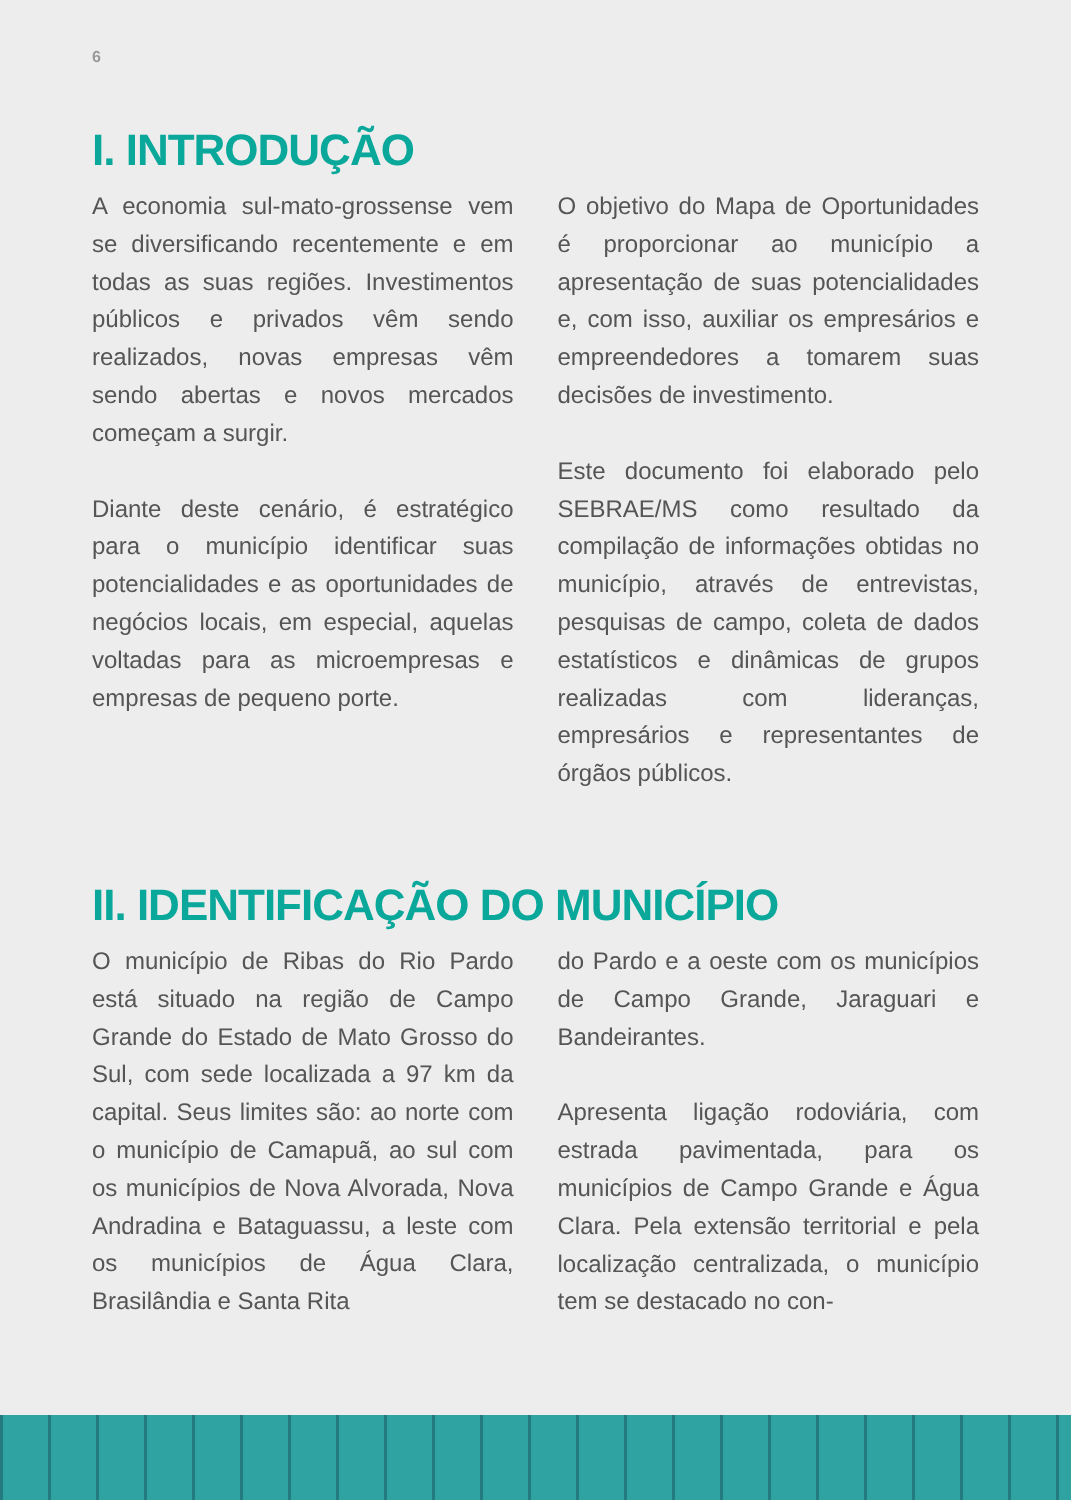6
I. INTRODUÇÃO
A economia sul-mato-grossense vem se diversificando recentemente e em todas as suas regiões. Investimentos públicos e privados vêm sendo realizados, novas empresas vêm sendo abertas e novos mercados começam a surgir.
Diante deste cenário, é estratégico para o município identificar suas potencialidades e as oportunidades de negócios locais, em especial, aquelas voltadas para as microempresas e empresas de pequeno porte.
O objetivo do Mapa de Oportunidades é proporcionar ao município a apresentação de suas potencialidades e, com isso, auxiliar os empresários e empreendedores a tomarem suas decisões de investimento.
Este documento foi elaborado pelo SEBRAE/MS como resultado da compilação de informações obtidas no município, através de entrevistas, pesquisas de campo, coleta de dados estatísticos e dinâmicas de grupos realizadas com lideranças, empresários e representantes de órgãos públicos.
II. IDENTIFICAÇÃO DO MUNICÍPIO
O município de Ribas do Rio Pardo está situado na região de Campo Grande do Estado de Mato Grosso do Sul, com sede localizada a 97 km da capital. Seus limites são: ao norte com o município de Camapuã, ao sul com os municípios de Nova Alvorada, Nova Andradina e Bataguassu, a leste com os municípios de Água Clara, Brasilândia e Santa Rita
do Pardo e a oeste com os municípios de Campo Grande, Jaraguari e Bandeirantes.
Apresenta ligação rodoviária, com estrada pavimentada, para os municípios de Campo Grande e Água Clara. Pela extensão territorial e pela localização centralizada, o município tem se destacado no con-